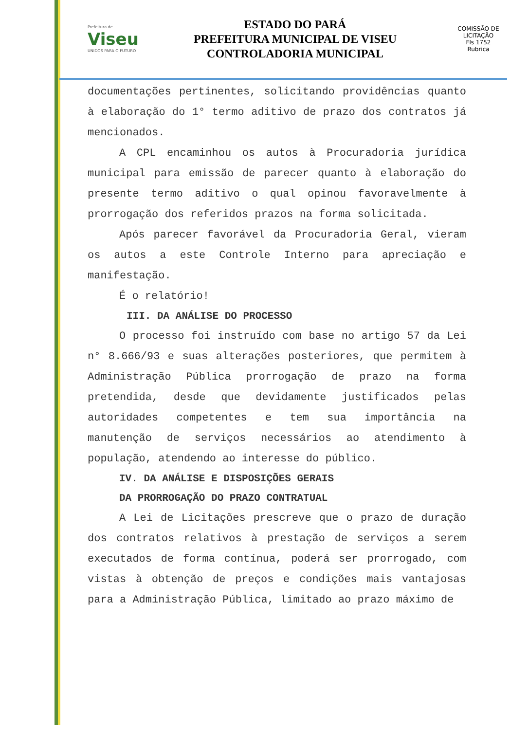Prefeitura de
Viseu
UNIDOS PARA O FUTURO
ESTADO DO PARÁ
PREFEITURA MUNICIPAL DE VISEU
CONTROLADORIA MUNICIPAL
COMISSÃO DE LICITAÇÃO
Fls 1752
Rubrica
documentações pertinentes, solicitando providências quanto à elaboração do 1° termo aditivo de prazo dos contratos já mencionados.
A CPL encaminhou os autos à Procuradoria jurídica municipal para emissão de parecer quanto à elaboração do presente termo aditivo o qual opinou favoravelmente à prorrogação dos referidos prazos na forma solicitada.
Após parecer favorável da Procuradoria Geral, vieram os autos a este Controle Interno para apreciação e manifestação.
É o relatório!
III. DA ANÁLISE DO PROCESSO
O processo foi instruído com base no artigo 57 da Lei n° 8.666/93 e suas alterações posteriores, que permitem à Administração Pública prorrogação de prazo na forma pretendida, desde que devidamente justificados pelas autoridades competentes e tem sua importância na manutenção de serviços necessários ao atendimento à população, atendendo ao interesse do público.
IV. DA ANÁLISE E DISPOSIÇÕES GERAIS
DA PRORROGAÇÃO DO PRAZO CONTRATUAL
A Lei de Licitações prescreve que o prazo de duração dos contratos relativos à prestação de serviços a serem executados de forma contínua, poderá ser prorrogado, com vistas à obtenção de preços e condições mais vantajosas para a Administração Pública, limitado ao prazo máximo de